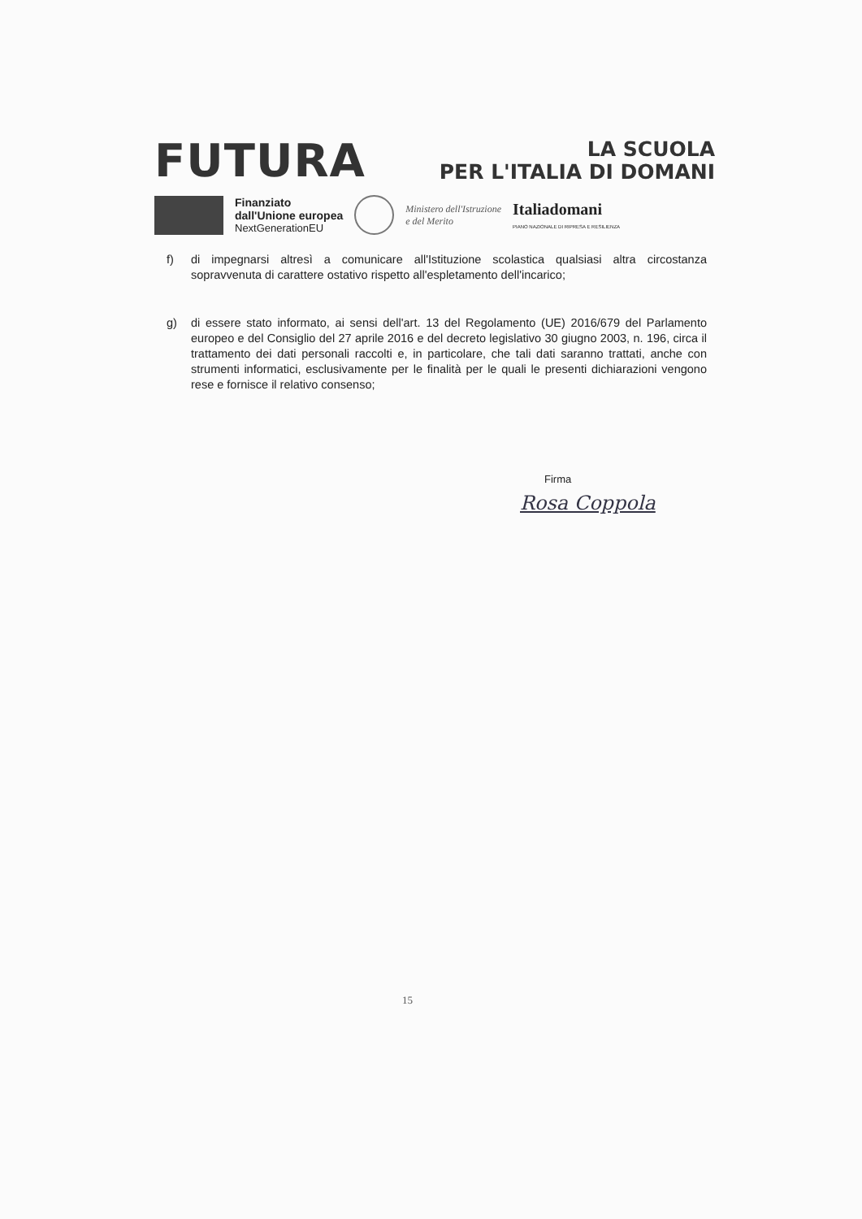FUTURA
LA SCUOLA
PER L'ITALIA DI DOMANI
Finanziato
dall'Unione europea
NextGenerationEU
Ministero dell'Istruzione
e del Merito
Italiadomani
PIANO NAZIONALE DI RIPRESA E RESILIENZA
f) di impegnarsi altresì a comunicare all'Istituzione scolastica qualsiasi altra circostanza sopravvenuta di carattere ostativo rispetto all'espletamento dell'incarico;
g) di essere stato informato, ai sensi dell'art. 13 del Regolamento (UE) 2016/679 del Parlamento europeo e del Consiglio del 27 aprile 2016 e del decreto legislativo 30 giugno 2003, n. 196, circa il trattamento dei dati personali raccolti e, in particolare, che tali dati saranno trattati, anche con strumenti informatici, esclusivamente per le finalità per le quali le presenti dichiarazioni vengono rese e fornisce il relativo consenso;
Firma
Rosa Coppola
15